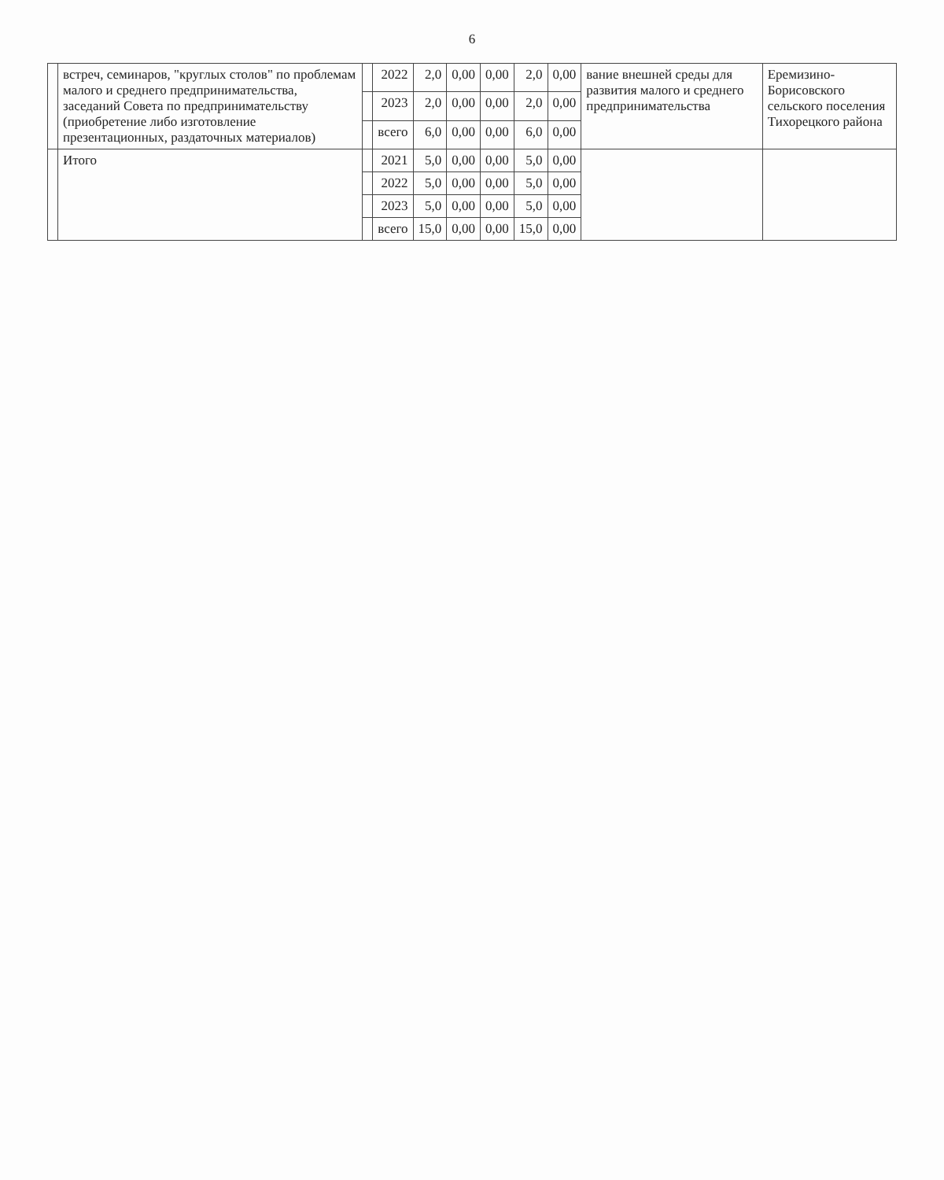6
| | встреч, семинаров, "круглых столов" по проблемам малого и среднего предпринимательства, заседаний Совета по предпринимательству (приобретение либо изготовление презентационных, раздаточных материалов) | | 2022 | 2,0 | 0,00 | 0,00 | 2,0 | 0,00 | вание внешней среды для развития малого и среднего предпринимательства | Еремизино-Борисовского сельского поселения Тихорецкого района |
| | | | 2023 | 2,0 | 0,00 | 0,00 | 2,0 | 0,00 | | |
| | | | всего | 6,0 | 0,00 | 0,00 | 6,0 | 0,00 | | |
| | Итого | | 2021 | 5,0 | 0,00 | 0,00 | 5,0 | 0,00 | | |
| | | | 2022 | 5,0 | 0,00 | 0,00 | 5,0 | 0,00 | | |
| | | | 2023 | 5,0 | 0,00 | 0,00 | 5,0 | 0,00 | | |
| | | | всего | 15,0 | 0,00 | 0,00 | 15,0 | 0,00 | | |